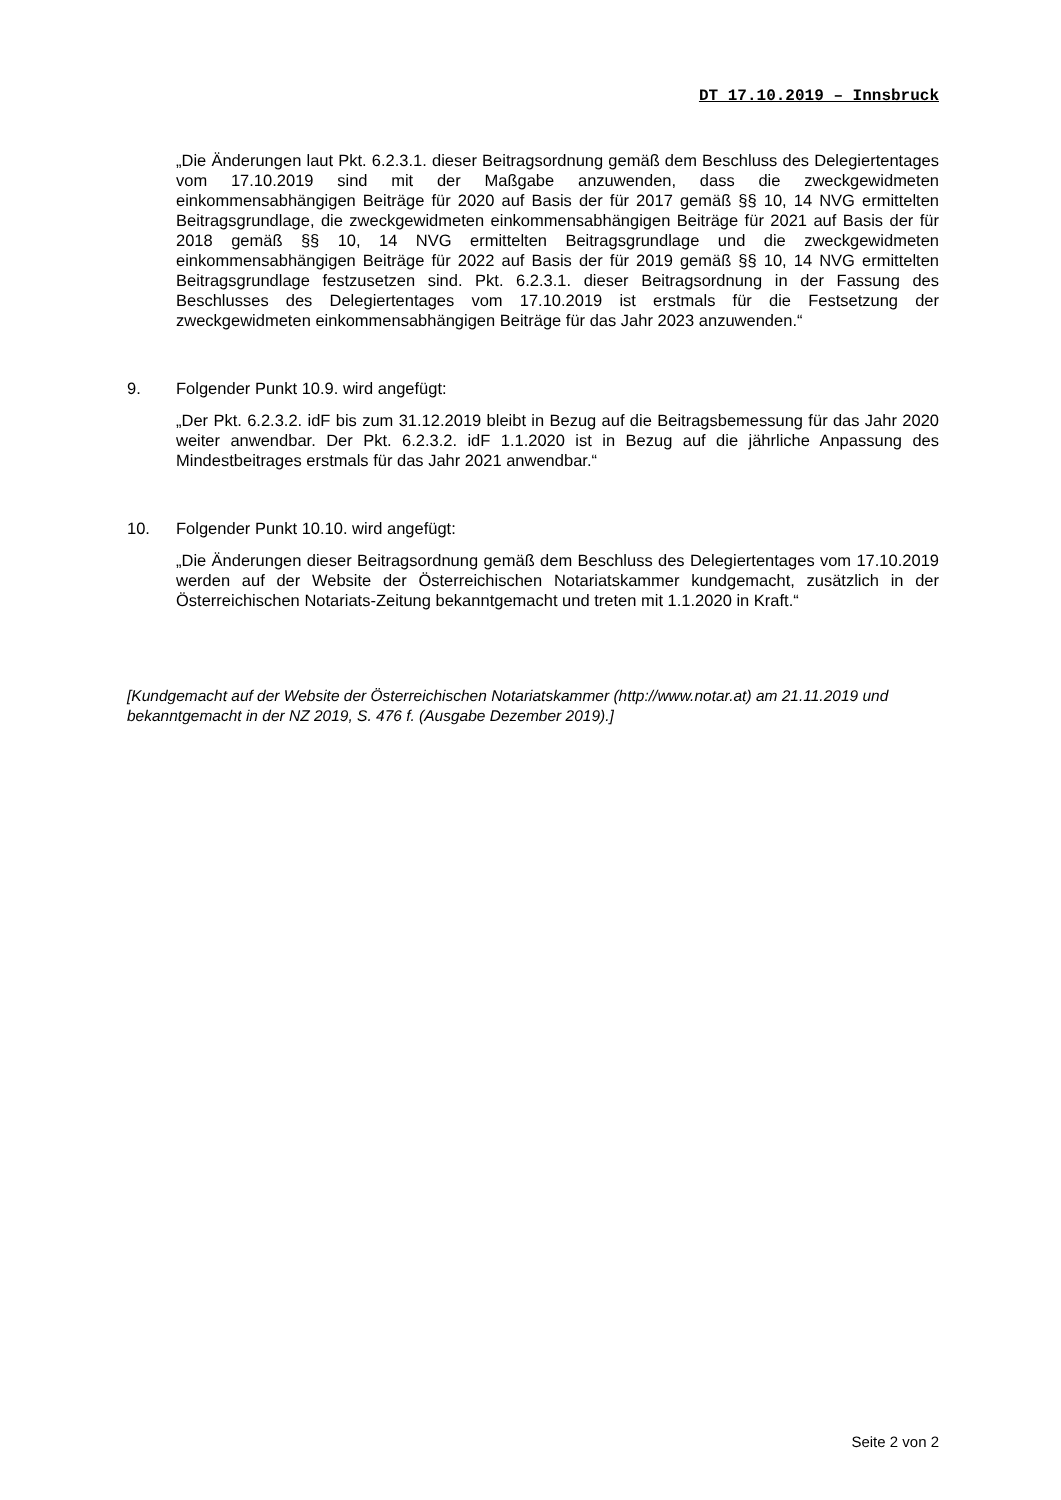DT 17.10.2019 – Innsbruck
„Die Änderungen laut Pkt. 6.2.3.1. dieser Beitragsordnung gemäß dem Beschluss des Delegiertentages vom 17.10.2019 sind mit der Maßgabe anzuwenden, dass die zweckgewidmeten einkommensabhängigen Beiträge für 2020 auf Basis der für 2017 gemäß §§ 10, 14 NVG ermittelten Beitragsgrundlage, die zweckgewidmeten einkommensabhängigen Beiträge für 2021 auf Basis der für 2018 gemäß §§ 10, 14 NVG ermittelten Beitragsgrundlage und die zweckgewidmeten einkommensabhängigen Beiträge für 2022 auf Basis der für 2019 gemäß §§ 10, 14 NVG ermittelten Beitragsgrundlage festzusetzen sind. Pkt. 6.2.3.1. dieser Beitragsordnung in der Fassung des Beschlusses des Delegiertentages vom 17.10.2019 ist erstmals für die Festsetzung der zweckgewidmeten einkommensabhängigen Beiträge für das Jahr 2023 anzuwenden.“
9. Folgender Punkt 10.9. wird angefügt:
„Der Pkt. 6.2.3.2. idF bis zum 31.12.2019 bleibt in Bezug auf die Beitragsbemessung für das Jahr 2020 weiter anwendbar. Der Pkt. 6.2.3.2. idF 1.1.2020 ist in Bezug auf die jährliche Anpassung des Mindestbeitrages erstmals für das Jahr 2021 anwendbar.“
10. Folgender Punkt 10.10. wird angefügt:
„Die Änderungen dieser Beitragsordnung gemäß dem Beschluss des Delegiertentages vom 17.10.2019 werden auf der Website der Österreichischen Notariatskammer kundgemacht, zusätzlich in der Österreichischen Notariats-Zeitung bekanntgemacht und treten mit 1.1.2020 in Kraft.“
[Kundgemacht auf der Website der Österreichischen Notariatskammer (http://www.notar.at) am 21.11.2019 und bekanntgemacht in der NZ 2019, S. 476 f. (Ausgabe Dezember 2019).]
Seite 2 von 2